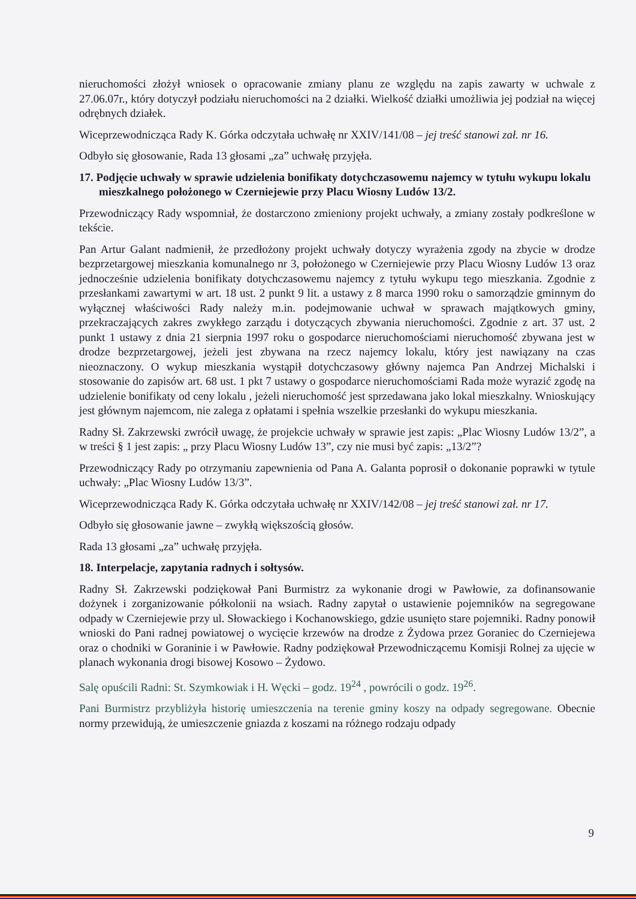nieruchomości złożył wniosek o opracowanie zmiany planu ze względu na zapis zawarty w uchwale z 27.06.07r., który dotyczył podziału nieruchomości na 2 działki. Wielkość działki umożliwia jej podział na więcej odrębnych działek.
Wiceprzewodnicząca Rady K. Górka odczytała uchwałę nr XXIV/141/08 – jej treść stanowi zał. nr 16.
Odbyło się głosowanie, Rada 13 głosami „za” uchwałę przyjęła.
17. Podjęcie uchwały w sprawie udzielenia bonifikaty dotychczasowemu najemcy w tytułu wykupu lokalu mieszkalnego położonego w Czerniejewie przy Placu Wiosny Ludów 13/2.
Przewodniczący Rady wspomniał, że dostarczono zmieniony projekt uchwały, a zmiany zostały podkreślone w tekście.
Pan Artur Galant nadmienił, że przedłożony projekt uchwały dotyczy wyrażenia zgody na zbycie w drodze bezprzetargowej mieszkania komunalnego nr 3, położonego w Czerniejewie przy Placu Wiosny Ludów 13 oraz jednocześnie udzielenia bonifikaty dotychczasowemu najemcy z tytułu wykupu tego mieszkania. Zgodnie z przesłankami zawartymi w art. 18 ust. 2 punkt 9 lit. a ustawy z 8 marca 1990 roku o samorządzie gminnym do wyłącznej właściwości Rady należy m.in. podejmowanie uchwał w sprawach majątkowych gminy, przekraczających zakres zwykłego zarządu i dotyczących zbywania nieruchomości. Zgodnie z art. 37 ust. 2 punkt 1 ustawy z dnia 21 sierpnia 1997 roku o gospodarce nieruchomościami nieruchomość zbywana jest w drodze bezprzetargowej, jeżeli jest zbywana na rzecz najemcy lokalu, który jest nawiązany na czas nieoznaczony. O wykup mieszkania wystąpił dotychczasowy główny najemca Pan Andrzej Michalski i stosowanie do zapisów art. 68 ust. 1 pkt 7 ustawy o gospodarce nieruchomościami Rada może wyrazić zgodę na udzielenie bonifikaty od ceny lokalu , jeżeli nieruchomość jest sprzedawana jako lokal mieszkalny. Wnioskujący jest głównym najemcom, nie zalega z opłatami i spełnia wszelkie przesłanki do wykupu mieszkania.
Radny Sł. Zakrzewski zwrócił uwagę, że projekcie uchwały w sprawie jest zapis: „Plac Wiosny Ludów 13/2”, a w treści § 1 jest zapis: „ przy Placu Wiosny Ludów 13”, czy nie musi być zapis: „13/2”?
Przewodniczący Rady po otrzymaniu zapewnienia od Pana A. Galanta poprosił o dokonanie poprawki w tytule uchwały: „Plac Wiosny Ludów 13/3”.
Wiceprzewodnicząca Rady K. Górka odczytała uchwałę nr XXIV/142/08 – jej treść stanowi zał. nr 17.
Odbyło się głosowanie jawne – zwykłą większością głosów.
Rada 13 głosami „za” uchwałę przyjęła.
18. Interpelacje, zapytania radnych i sołtysów.
Radny Sł. Zakrzewski podziękował Pani Burmistrz za wykonanie drogi w Pawłowie, za dofinansowanie dożynek i zorganizowanie półkolonii na wsiach. Radny zapytał o ustawienie pojemników na segregowane odpady w Czerniejewie przy ul. Słowackiego i Kochanowskiego, gdzie usunięto stare pojemniki. Radny ponowił wnioski do Pani radnej powiatowej o wycięcie krzewów na drodze z Żydowa przez Goraniec do Czerniejewa oraz o chodniki w Goraninie i w Pawłowie. Radny podziękował Przewodniczącemu Komisji Rolnej za ujęcie w planach wykonania drogi bisowej Kosowo – Żydowo.
Salę opuścili Radni: St. Szymkowiak i H. Węcki – godz. 19<sup>24</sup> , powrócili o godz. 19<sup>26</sup>.
Pani Burmistrz przybliżyła historię umieszczenia na terenie gminy koszy na odpady segregowane. Obecnie normy przewidują, że umieszczenie gniazda z koszami na różnego rodzaju odpady
9